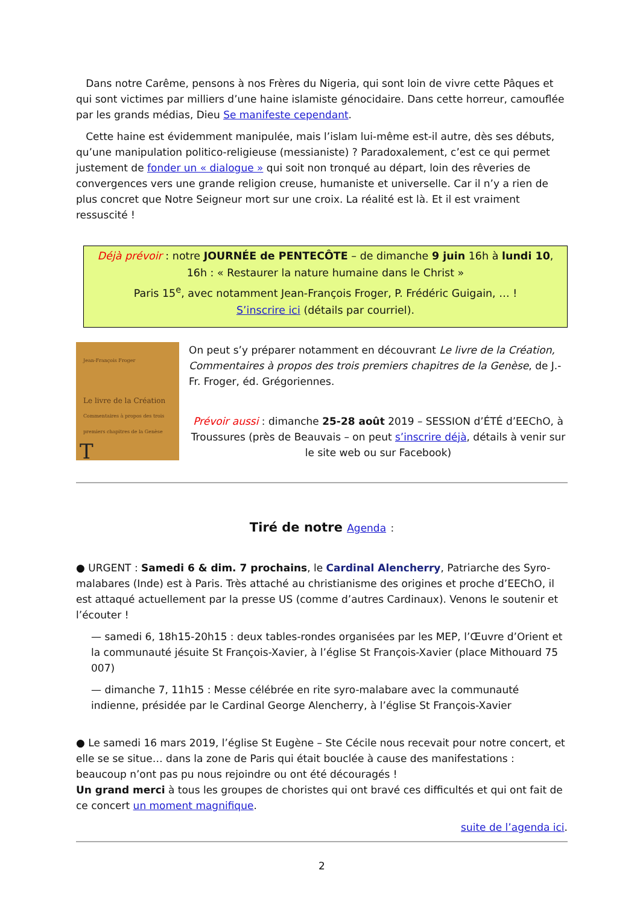Dans notre Carême, pensons à nos Frères du Nigeria, qui sont loin de vivre cette Pâques et qui sont victimes par milliers d’une haine islamiste génocidaire. Dans cette horreur, camouflée par les grands médias, Dieu Se manifeste cependant.
Cette haine est évidemment manipulée, mais l’islam lui-même est-il autre, dès ses débuts, qu’une manipulation politico-religieuse (messianiste) ? Paradoxalement, c’est ce qui permet justement de fonder un « dialogue » qui soit non tronqué au départ, loin des rêveries de convergences vers une grande religion creuse, humaniste et universelle. Car il n’y a rien de plus concret que Notre Seigneur mort sur une croix. La réalité est là. Et il est vraiment ressuscité !
Déjà prévoir : notre JOURNÉE de PENTECÔTE – de dimanche 9 juin 16h à lundi 10, 16h : « Restaurer la nature humaine dans le Christ »
Paris 15<sup>e</sup>, avec notamment Jean-François Froger, P. Frédéric Guigain, … !
S’inscrire ici (détails par courriel).
Jean-François Froger
Le livre de la Création
Commentaires à propos des trois premiers chapitres de la Genèse
T
On peut s’y préparer notamment en découvrant Le livre de la Création, Commentaires à propos des trois premiers chapitres de la Genèse, de J.-Fr. Froger, éd. Grégoriennes.
Prévoir aussi : dimanche 25-28 août 2019 – SESSION d’ÉTÉ d’EEChO, à Troussures (près de Beauvais – on peut s’inscrire déjà, détails à venir sur le site web ou sur Facebook)
Tiré de notre Agenda :
● URGENT : Samedi 6 & dim. 7 prochains, le Cardinal Alencherry, Patriarche des Syro-malabares (Inde) est à Paris. Très attaché au christianisme des origines et proche d’EEChO, il est attaqué actuellement par la presse US (comme d’autres Cardinaux). Venons le soutenir et l’écouter !
— samedi 6, 18h15-20h15 : deux tables-rondes organisées par les MEP, l’Œuvre d’Orient et la communauté jésuite St François-Xavier, à l’église St François-Xavier (place Mithouard 75 007)
— dimanche 7, 11h15 : Messe célébrée en rite syro-malabare avec la communauté indienne, présidée par le Cardinal George Alencherry, à l’église St François-Xavier
● Le samedi 16 mars 2019, l’église St Eugène – Ste Cécile nous recevait pour notre concert, et elle se se situe… dans la zone de Paris qui était bouclée à cause des manifestations : beaucoup n’ont pas pu nous rejoindre ou ont été découragés !
Un grand merci à tous les groupes de choristes qui ont bravé ces difficultés et qui ont fait de ce concert un moment magnifique.
suite de l’agenda ici.
2